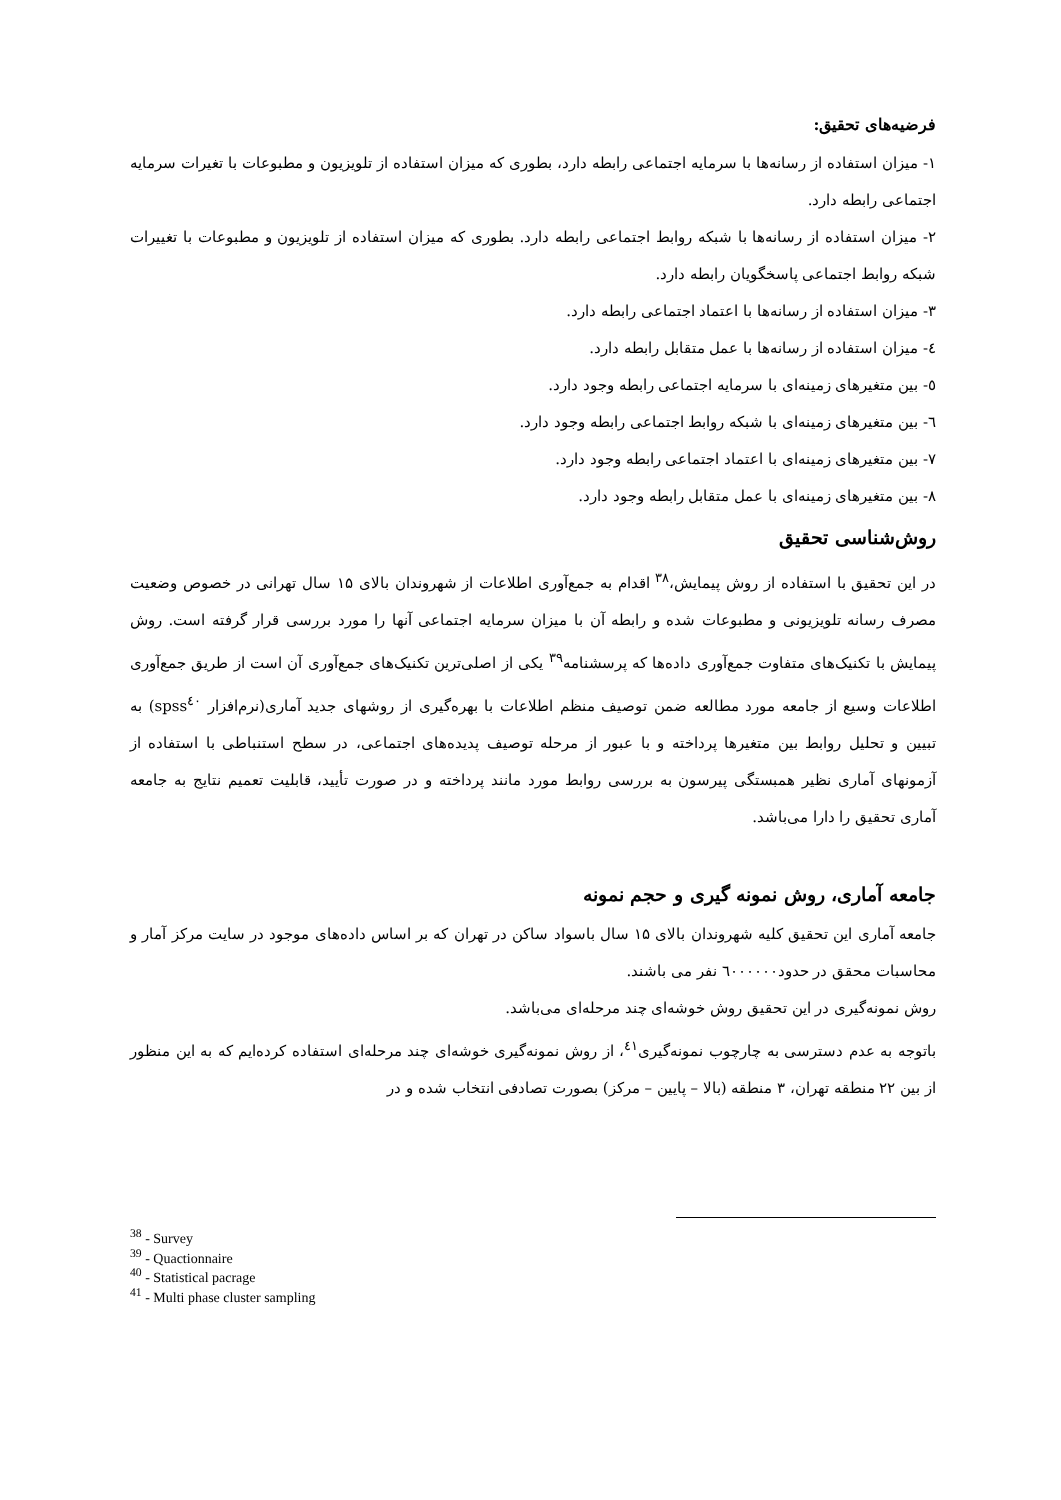فرضیه‌های تحقیق:
۱- میزان استفاده از رسانه‌ها با سرمایه اجتماعی رابطه دارد، بطوری که میزان استفاده از تلویزیون و مطبوعات با تغیرات سرمایه اجتماعی رابطه دارد.
۲- میزان استفاده از رسانه‌ها با شبکه روابط اجتماعی رابطه دارد. بطوری که میزان استفاده از تلویزیون و مطبوعات با تغییرات شبکه روابط اجتماعی پاسخگویان رابطه دارد.
۳- میزان استفاده از رسانه‌ها با اعتماد اجتماعی رابطه دارد.
٤- میزان استفاده از رسانه‌ها با عمل متقابل رابطه دارد.
٥- بین متغیرهای زمینه‌ای با سرمایه اجتماعی رابطه وجود دارد.
٦- بین متغیرهای زمینه‌ای با شبکه روابط اجتماعی رابطه وجود دارد.
۷- بین متغیرهای زمینه‌ای با اعتماد اجتماعی رابطه وجود دارد.
۸- بین متغیرهای زمینه‌ای با عمل متقابل رابطه وجود دارد.
روش‌شناسی تحقیق
در این تحقیق با استفاده از روش پیمایش،<sup>۳۸</sup> اقدام به جمع‌آوری اطلاعات از شهروندان بالای ۱۵ سال تهرانی در خصوص وضعیت مصرف رسانه تلویزیونی و مطبوعات شده و رابطه آن با میزان سرمایه اجتماعی آنها را مورد بررسی قرار گرفته است. روش پیمایش با تکنیک‌های متفاوت جمع‌آوری داده‌ها که پرسشنامه<sup>۳۹</sup> یکی از اصلی‌ترین تکنیک‌های جمع‌آوری آن است از طریق جمع‌آوری اطلاعات وسیع از جامعه مورد مطالعه ضمن توصیف منظم اطلاعات با بهره‌گیری از روشهای جدید آماری(نرم‌افزار spss<sup>٤٠</sup>) به تبیین و تحلیل روابط بین متغیرها پرداخته و با عبور از مرحله توصیف پدیده‌های اجتماعی، در سطح استنباطی با استفاده از آزمونهای آماری نظیر همبستگی پیرسون به بررسی روابط مورد مانند پرداخته و در صورت تأیید، قابلیت تعمیم نتایج به جامعه آماری تحقیق را دارا می‌باشد.
جامعه آماری، روش نمونه گیری و حجم نمونه
جامعه آماری این تحقیق کلیه شهروندان بالای ۱۵ سال باسواد ساکن در تهران که بر اساس داده‌های موجود در سایت مرکز آمار و محاسبات محقق در حدود٦٠٠٠٠٠٠ نفر می باشند.
روش نمونه‌گیری در این تحقیق روش خوشه‌ای چند مرحله‌ای می‌باشد.
باتوجه به عدم دسترسی به چارچوب نمونه‌گیری<sup>٤١</sup>، از روش نمونه‌گیری خوشه‌ای چند مرحله‌ای استفاده کرده‌ایم که به این منظور از بین ۲۲ منطقه تهران، ۳ منطقه (بالا – پایین – مرکز) بصورت تصادفی انتخاب شده و در
<sup>38</sup> - Survey
<sup>39</sup> - Quactionnaire
<sup>40</sup> - Statistical pacrage
<sup>41</sup> - Multi phase cluster sampling